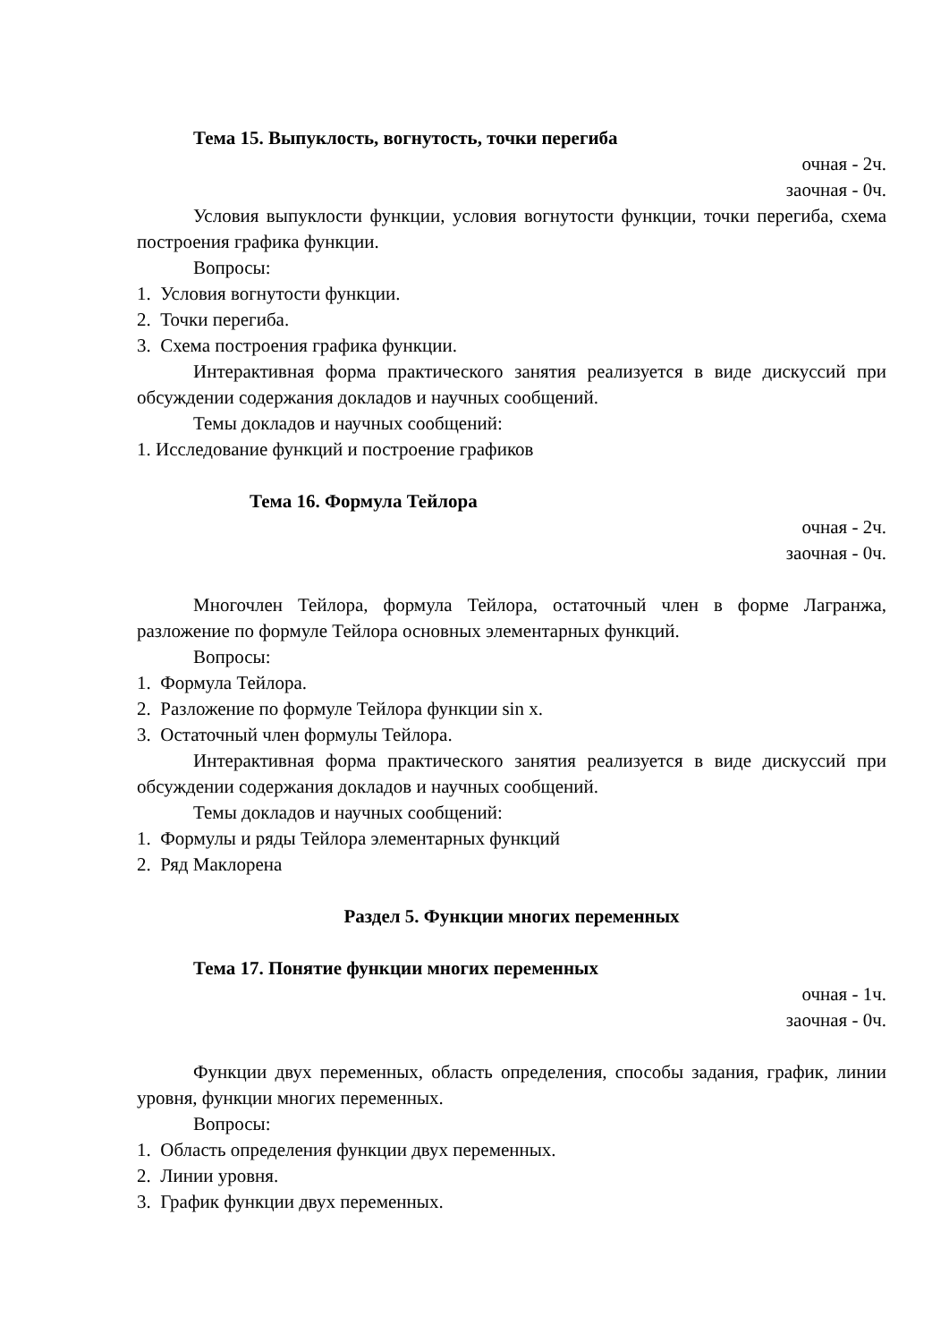Тема 15. Выпуклость, вогнутость, точки перегиба
очная - 2ч.
заочная - 0ч.
Условия выпуклости функции, условия вогнутости функции, точки перегиба, схема построения графика функции.
Вопросы:
1. Условия вогнутости функции.
2. Точки перегиба.
3. Схема построения графика функции.
Интерактивная форма практического занятия реализуется в виде дискуссий при обсуждении содержания докладов и научных сообщений.
Темы докладов и научных сообщений:
1. Исследование функций и построение графиков
Тема 16. Формула Тейлора
очная - 2ч.
заочная - 0ч.
Многочлен Тейлора, формула Тейлора, остаточный член в форме Лагранжа, разложение по формуле Тейлора основных элементарных функций.
Вопросы:
1. Формула Тейлора.
2. Разложение по формуле Тейлора функции sin x.
3. Остаточный член формулы Тейлора.
Интерактивная форма практического занятия реализуется в виде дискуссий при обсуждении содержания докладов и научных сообщений.
Темы докладов и научных сообщений:
1. Формулы и ряды Тейлора элементарных функций
2. Ряд Маклорена
Раздел 5. Функции многих переменных
Тема 17. Понятие функции многих переменных
очная - 1ч.
заочная - 0ч.
Функции двух переменных, область определения, способы задания, график, линии уровня, функции многих переменных.
Вопросы:
1. Область определения функции двух переменных.
2. Линии уровня.
3. График функции двух переменных.